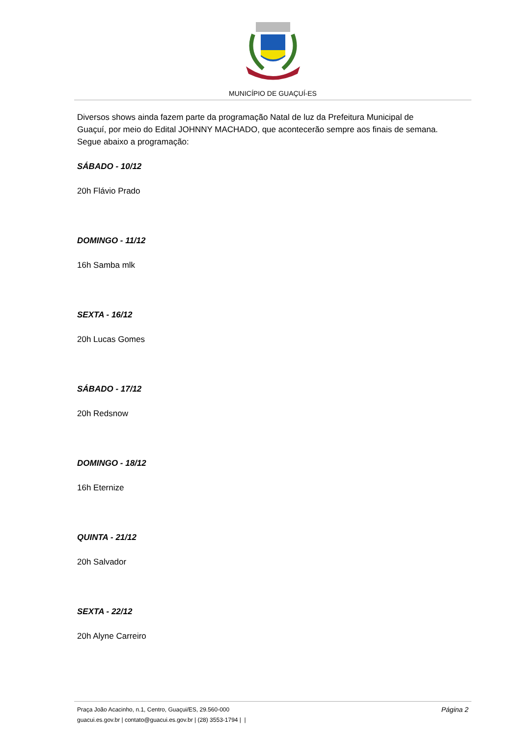MUNICÍPIO DE GUAÇUÍ-ES
Diversos shows ainda fazem parte da programação Natal de luz da Prefeitura Municipal de Guaçuí, por meio do Edital JOHNNY MACHADO, que acontecerão sempre aos finais de semana. Segue abaixo a programação:
SÁBADO - 10/12
20h Flávio Prado
DOMINGO - 11/12
16h Samba mlk
SEXTA - 16/12
20h Lucas Gomes
SÁBADO - 17/12
20h Redsnow
DOMINGO - 18/12
16h Eternize
QUINTA - 21/12
20h Salvador
SEXTA - 22/12
20h Alyne Carreiro
Praça João Acacinho, n.1, Centro, Guaçui/ES, 29.560-000
guacui.es.gov.br | contato@guacui.es.gov.br | (28) 3553-1794 | |
Página 2